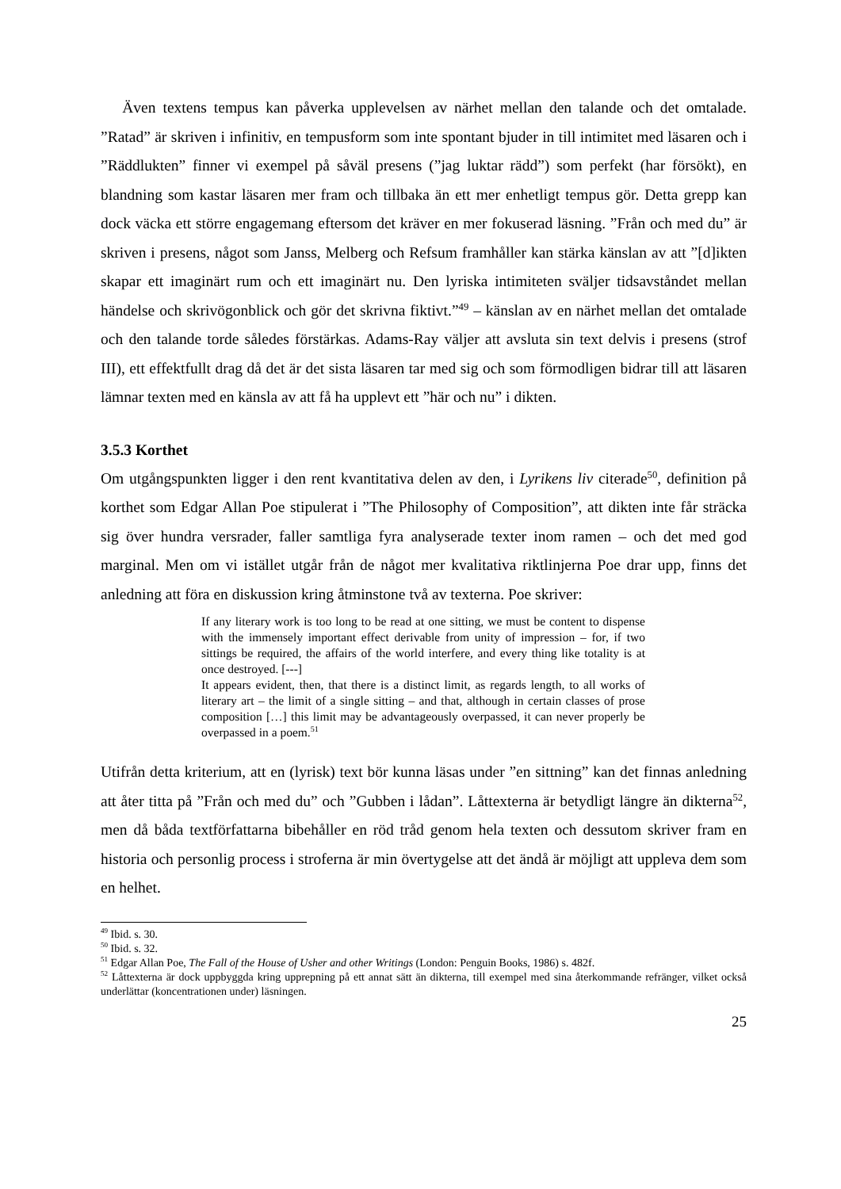Även textens tempus kan påverka upplevelsen av närhet mellan den talande och det omtalade. ”Ratad” är skriven i infinitiv, en tempusform som inte spontant bjuder in till intimitet med läsaren och i ”Räddlukten” finner vi exempel på såväl presens (”jag luktar rädd”) som perfekt (har försökt), en blandning som kastar läsaren mer fram och tillbaka än ett mer enhetligt tempus gör. Detta grepp kan dock väcka ett större engagemang eftersom det kräver en mer fokuserad läsning. ”Från och med du” är skriven i presens, något som Janss, Melberg och Refsum framhåller kan stärka känslan av att ”[d]ikten skapar ett imaginärt rum och ett imaginärt nu. Den lyriska intimiteten sväljer tidsavståndet mellan händelse och skrivögonblick och gör det skrivna fiktivt.”<sup>49</sup> – känslan av en närhet mellan det omtalade och den talande torde således förstärkas. Adams-Ray väljer att avsluta sin text delvis i presens (strof III), ett effektfullt drag då det är det sista läsaren tar med sig och som förmodligen bidrar till att läsaren lämnar texten med en känsla av att få ha upplevt ett ”här och nu” i dikten.
3.5.3 Korthet
Om utgångspunkten ligger i den rent kvantitativa delen av den, i Lyrikens liv citerade<sup>50</sup>, definition på korthet som Edgar Allan Poe stipulerat i ”The Philosophy of Composition”, att dikten inte får sträcka sig över hundra versrader, faller samtliga fyra analyserade texter inom ramen – och det med god marginal. Men om vi istället utgår från de något mer kvalitativa riktlinjerna Poe drar upp, finns det anledning att föra en diskussion kring åtminstone två av texterna. Poe skriver:
If any literary work is too long to be read at one sitting, we must be content to dispense with the immensely important effect derivable from unity of impression – for, if two sittings be required, the affairs of the world interfere, and every thing like totality is at once destroyed. [---]
It appears evident, then, that there is a distinct limit, as regards length, to all works of literary art – the limit of a single sitting – and that, although in certain classes of prose composition […] this limit may be advantageously overpassed, it can never properly be overpassed in a poem.<sup>51</sup>
Utifrån detta kriterium, att en (lyrisk) text bör kunna läsas under ”en sittning” kan det finnas anledning att åter titta på ”Från och med du” och ”Gubben i lådan”. Låttexterna är betydligt längre än dikterna<sup>52</sup>, men då båda textförfattarna bibehåller en röd tråd genom hela texten och dessutom skriver fram en historia och personlig process i stroferna är min övertygelse att det ändå är möjligt att uppleva dem som en helhet.
<sup>49</sup> Ibid. s. 30.
<sup>50</sup> Ibid. s. 32.
<sup>51</sup> Edgar Allan Poe, The Fall of the House of Usher and other Writings (London: Penguin Books, 1986) s. 482f.
<sup>52</sup> Låttexterna är dock uppbyggda kring upprepning på ett annat sätt än dikterna, till exempel med sina återkommande refränger, vilket också underlättar (koncentrationen under) läsningen.
25